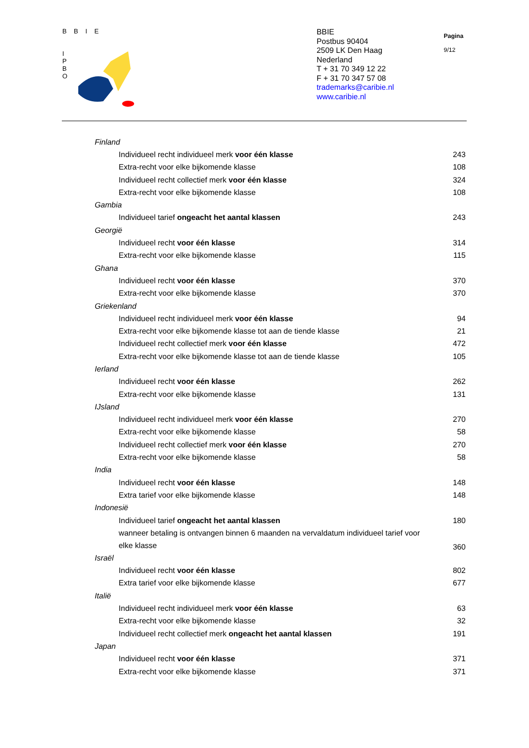B B I E
I
P
B
O
BBIE
Postbus 90404
2509 LK Den Haag
Nederland
T + 31 70 349 12 22
F + 31 70 347 57 08
trademarks@caribie.nl
www.caribie.nl
Pagina
9/12
| Finland | |
| Individueel recht individueel merk voor één klasse | 243 |
| Extra-recht voor elke bijkomende klasse | 108 |
| Individueel recht collectief merk voor één klasse | 324 |
| Extra-recht voor elke bijkomende klasse | 108 |
| Gambia | |
| Individueel tarief ongeacht het aantal klassen | 243 |
| Georgië | |
| Individueel recht voor één klasse | 314 |
| Extra-recht voor elke bijkomende klasse | 115 |
| Ghana | |
| Individueel recht voor één klasse | 370 |
| Extra-recht voor elke bijkomende klasse | 370 |
| Griekenland | |
| Individueel recht individueel merk voor één klasse | 94 |
| Extra-recht voor elke bijkomende klasse tot aan de tiende klasse | 21 |
| Individueel recht collectief merk voor één klasse | 472 |
| Extra-recht voor elke bijkomende klasse tot aan de tiende klasse | 105 |
| Ierland | |
| Individueel recht voor één klasse | 262 |
| Extra-recht voor elke bijkomende klasse | 131 |
| IJsland | |
| Individueel recht individueel merk voor één klasse | 270 |
| Extra-recht voor elke bijkomende klasse | 58 |
| Individueel recht collectief merk voor één klasse | 270 |
| Extra-recht voor elke bijkomende klasse | 58 |
| India | |
| Individueel recht voor één klasse | 148 |
| Extra tarief voor elke bijkomende klasse | 148 |
| Indonesië | |
| Individueel tarief ongeacht het aantal klassen | 180 |
| wanneer betaling is ontvangen binnen 6 maanden na vervaldatum individueel tarief voor elke klasse | 360 |
| Israël | |
| Individueel recht voor één klasse | 802 |
| Extra tarief voor elke bijkomende klasse | 677 |
| Italië | |
| Individueel recht individueel merk voor één klasse | 63 |
| Extra-recht voor elke bijkomende klasse | 32 |
| Individueel recht collectief merk ongeacht het aantal klassen | 191 |
| Japan | |
| Individueel recht voor één klasse | 371 |
| Extra-recht voor elke bijkomende klasse | 371 |